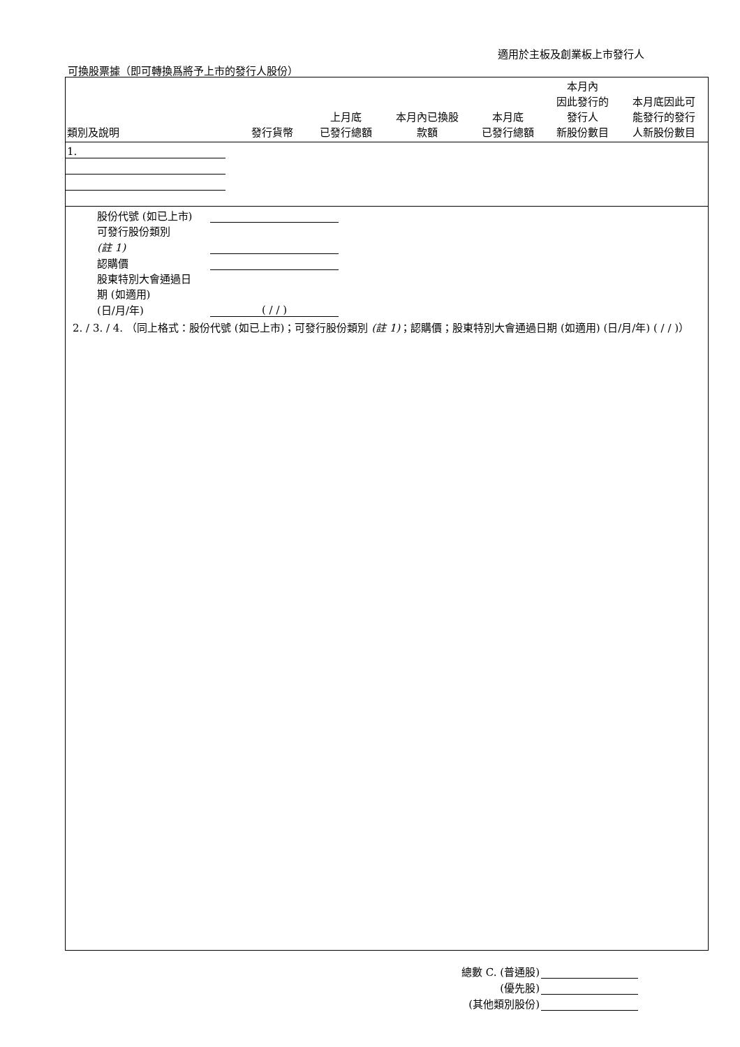適用於主板及創業板上市發行人
可換股票據（即可轉換爲將予上市的發行人股份）
| 類別及說明 | 發行貨幣 | 上月底 已發行總額 | 本月內已換股 款額 | 本月底 已發行總額 | 本月內 因此發行的 發行人 新股份數目 | 本月底因此可 能發行的發行 人新股份數目 |
| --- | --- | --- | --- | --- | --- | --- |
| 1. | | | | | | |
| 股份代號 (如已上市) | | |
| 可發行股份類別 | | |
| (註 1) | | |
| 認購價 | | |
| 股東特別大會通過日 | | |
| 期 (如適用) | | |
| (日/月/年) | ( / / ) | |
2. / 3. / 4. （同上格式：股份代號 (如已上市)；可發行股份類別 (註 1)；認購價；股東特別大會通過日期 (如適用) (日/月/年) ( / / )）
| 總數 C. (普通股) | |
| (優先股) | |
| (其他類別股份) | |